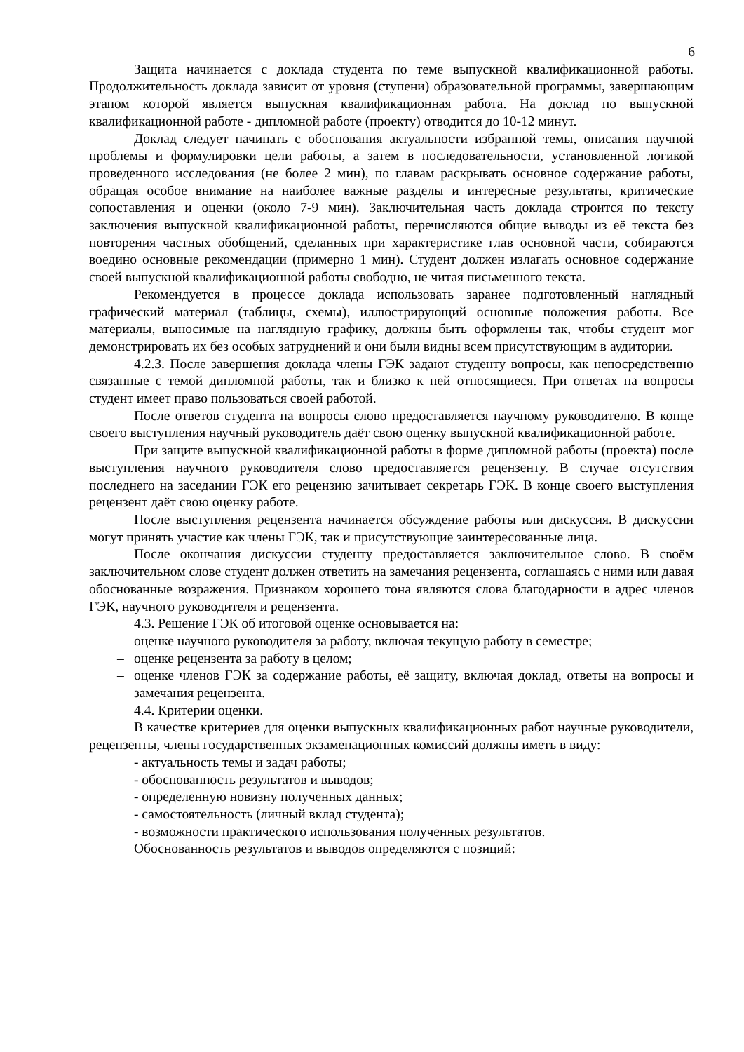6
Защита начинается с доклада студента по теме выпускной квалификационной работы. Продолжительность доклада зависит от уровня (ступени) образовательной программы, завершающим этапом которой является выпускная квалификационная работа. На доклад по выпускной квалификационной работе - дипломной работе (проекту) отводится до 10-12 минут.
Доклад следует начинать с обоснования актуальности избранной темы, описания научной проблемы и формулировки цели работы, а затем в последовательности, установленной логикой проведенного исследования (не более 2 мин), по главам раскрывать основное содержание работы, обращая особое внимание на наиболее важные разделы и интересные результаты, критические сопоставления и оценки (около 7-9 мин). Заключительная часть доклада строится по тексту заключения выпускной квалификационной работы, перечисляются общие выводы из её текста без повторения частных обобщений, сделанных при характеристике глав основной части, собираются воедино основные рекомендации (примерно 1 мин). Студент должен излагать основное содержание своей выпускной квалификационной работы свободно, не читая письменного текста.
Рекомендуется в процессе доклада использовать заранее подготовленный наглядный графический материал (таблицы, схемы), иллюстрирующий основные положения работы. Все материалы, выносимые на наглядную графику, должны быть оформлены так, чтобы студент мог демонстрировать их без особых затруднений и они были видны всем присутствующим в аудитории.
4.2.3. После завершения доклада члены ГЭК задают студенту вопросы, как непосредственно связанные с темой дипломной работы, так и близко к ней относящиеся. При ответах на вопросы студент имеет право пользоваться своей работой.
После ответов студента на вопросы слово предоставляется научному руководителю. В конце своего выступления научный руководитель даёт свою оценку выпускной квалификационной работе.
При защите выпускной квалификационной работы в форме дипломной работы (проекта) после выступления научного руководителя слово предоставляется рецензенту. В случае отсутствия последнего на заседании ГЭК его рецензию зачитывает секретарь ГЭК. В конце своего выступления рецензент даёт свою оценку работе.
После выступления рецензента начинается обсуждение работы или дискуссия. В дискуссии могут принять участие как члены ГЭК, так и присутствующие заинтересованные лица.
После окончания дискуссии студенту предоставляется заключительное слово. В своём заключительном слове студент должен ответить на замечания рецензента, соглашаясь с ними или давая обоснованные возражения. Признаком хорошего тона являются слова благодарности в адрес членов ГЭК, научного руководителя и рецензента.
4.3. Решение ГЭК об итоговой оценке основывается на:
– оценке научного руководителя за работу, включая текущую работу в семестре;
– оценке рецензента за работу в целом;
– оценке членов ГЭК за содержание работы, её защиту, включая доклад, ответы на вопросы и замечания рецензента.
4.4. Критерии оценки.
В качестве критериев для оценки выпускных квалификационных работ научные руководители, рецензенты, члены государственных экзаменационных комиссий должны иметь в виду:
- актуальность темы и задач работы;
- обоснованность результатов и выводов;
- определенную новизну полученных данных;
- самостоятельность (личный вклад студента);
- возможности практического использования полученных результатов.
Обоснованность результатов и выводов определяются с позиций: